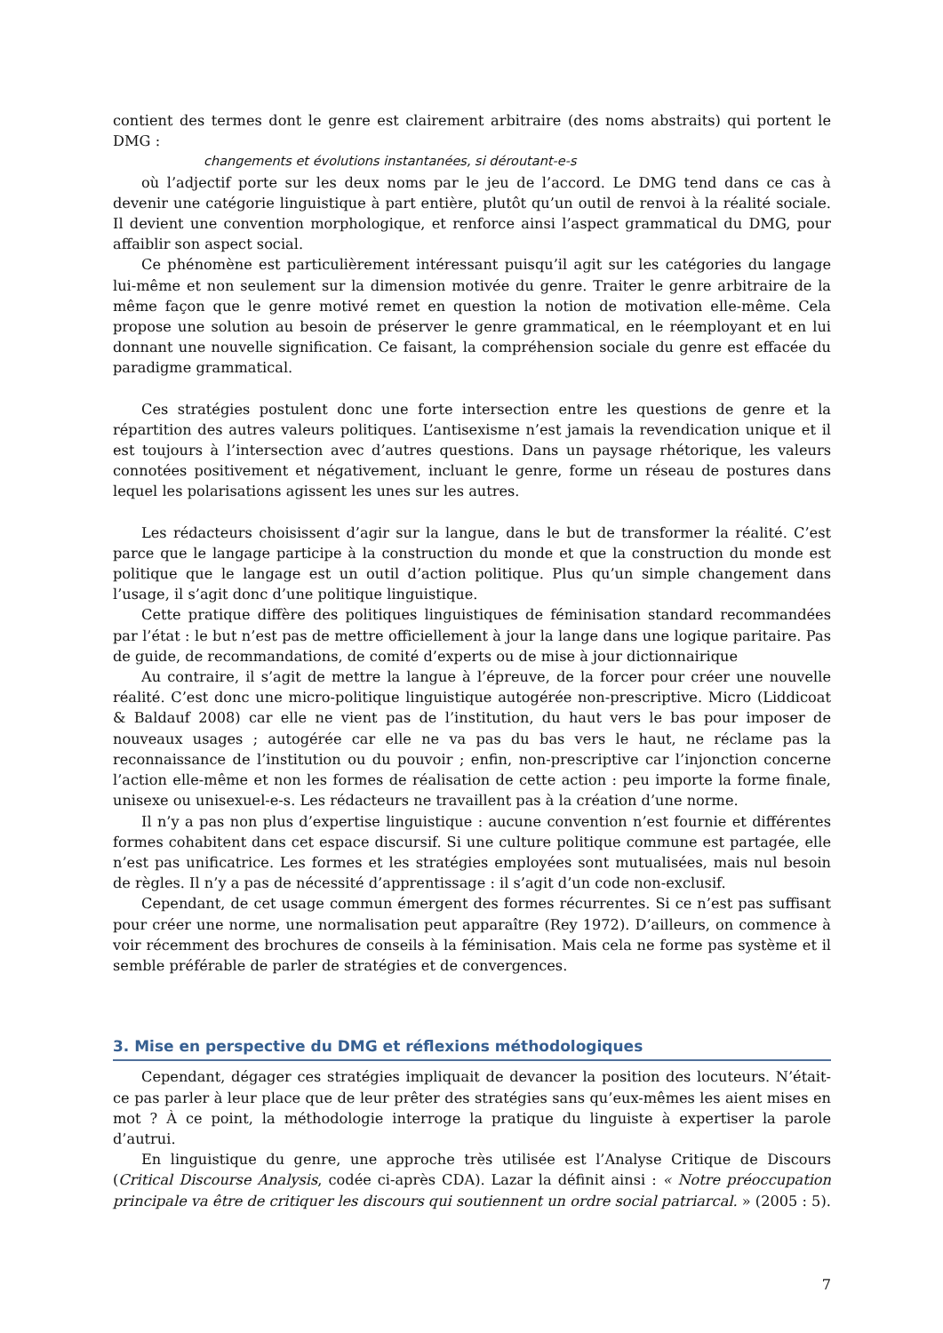contient des termes dont le genre est clairement arbitraire (des noms abstraits) qui portent le DMG :
changements et évolutions instantanées, si déroutant-e-s
où l’adjectif porte sur les deux noms par le jeu de l’accord. Le DMG tend dans ce cas à devenir une catégorie linguistique à part entière, plutôt qu’un outil de renvoi à la réalité sociale. Il devient une convention morphologique, et renforce ainsi l’aspect grammatical du DMG, pour affaiblir son aspect social.
Ce phénomène est particulièrement intéressant puisqu’il agit sur les catégories du langage lui-même et non seulement sur la dimension motivée du genre. Traiter le genre arbitraire de la même façon que le genre motivé remet en question la notion de motivation elle-même. Cela propose une solution au besoin de préserver le genre grammatical, en le réemployant et en lui donnant une nouvelle signification. Ce faisant, la compréhension sociale du genre est effacée du paradigme grammatical.
Ces stratégies postulent donc une forte intersection entre les questions de genre et la répartition des autres valeurs politiques. L’antisexisme n’est jamais la revendication unique et il est toujours à l’intersection avec d’autres questions. Dans un paysage rhétorique, les valeurs connotées positivement et négativement, incluant le genre, forme un réseau de postures dans lequel les polarisations agissent les unes sur les autres.
Les rédacteurs choisissent d’agir sur la langue, dans le but de transformer la réalité. C’est parce que le langage participe à la construction du monde et que la construction du monde est politique que le langage est un outil d’action politique. Plus qu’un simple changement dans l’usage, il s’agit donc d’une politique linguistique.
Cette pratique diffère des politiques linguistiques de féminisation standard recommandées par l’état : le but n’est pas de mettre officiellement à jour la lange dans une logique paritaire. Pas de guide, de recommandations, de comité d’experts ou de mise à jour dictionnairique
Au contraire, il s’agit de mettre la langue à l’épreuve, de la forcer pour créer une nouvelle réalité. C’est donc une micro-politique linguistique autogérée non-prescriptive. Micro (Liddicoat & Baldauf 2008) car elle ne vient pas de l’institution, du haut vers le bas pour imposer de nouveaux usages ; autogérée car elle ne va pas du bas vers le haut, ne réclame pas la reconnaissance de l’institution ou du pouvoir ; enfin, non-prescriptive car l’injonction concerne l’action elle-même et non les formes de réalisation de cette action : peu importe la forme finale, unisexe ou unisexuel-e-s. Les rédacteurs ne travaillent pas à la création d’une norme.
Il n’y a pas non plus d’expertise linguistique : aucune convention n’est fournie et différentes formes cohabitent dans cet espace discursif. Si une culture politique commune est partagée, elle n’est pas unificatrice. Les formes et les stratégies employées sont mutualisées, mais nul besoin de règles. Il n’y a pas de nécessité d’apprentissage : il s’agit d’un code non-exclusif.
Cependant, de cet usage commun émergent des formes récurrentes. Si ce n’est pas suffisant pour créer une norme, une normalisation peut apparaître (Rey 1972). D’ailleurs, on commence à voir récemment des brochures de conseils à la féminisation. Mais cela ne forme pas système et il semble préférable de parler de stratégies et de convergences.
3. Mise en perspective du DMG et réflexions méthodologiques
Cependant, dégager ces stratégies impliquait de devancer la position des locuteurs. N’était-ce pas parler à leur place que de leur prêter des stratégies sans qu’eux-mêmes les aient mises en mot ? À ce point, la méthodologie interroge la pratique du linguiste à expertiser la parole d’autrui.
En linguistique du genre, une approche très utilisée est l’Analyse Critique de Discours (Critical Discourse Analysis, codée ci-après CDA). Lazar la définit ainsi : « Notre préoccupation principale va être de critiquer les discours qui soutiennent un ordre social patriarcal. » (2005 : 5).
7